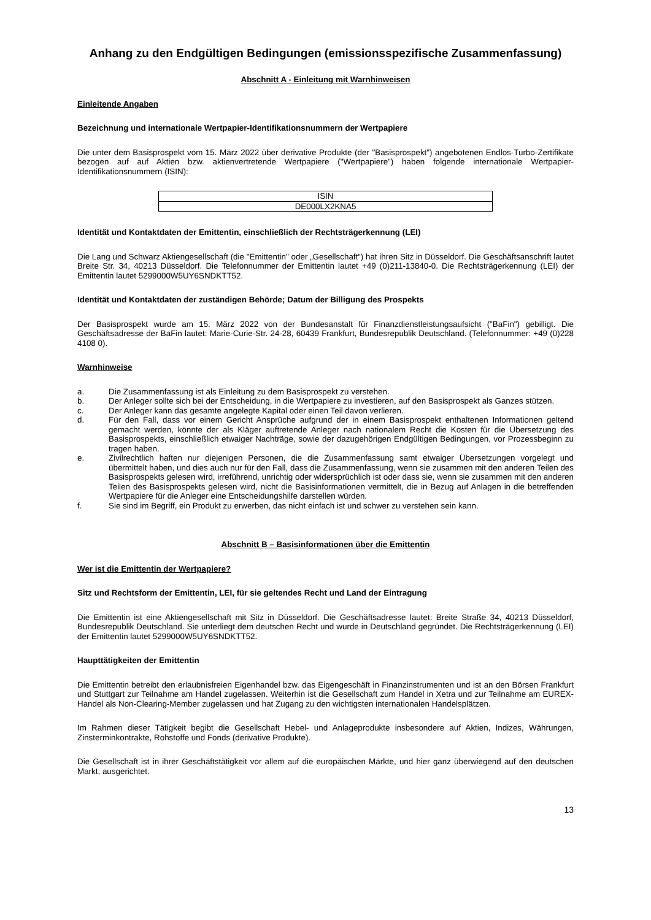Anhang zu den Endgültigen Bedingungen (emissionsspezifische Zusammenfassung)
Abschnitt A - Einleitung mit Warnhinweisen
Einleitende Angaben
Bezeichnung und internationale Wertpapier-Identifikationsnummern der Wertpapiere
Die unter dem Basisprospekt vom 15. März 2022 über derivative Produkte (der "Basisprospekt") angebotenen Endlos-Turbo-Zertifikate bezogen auf auf Aktien bzw. aktienvertretende Wertpapiere ("Wertpapiere") haben folgende internationale Wertpapier-Identifikationsnummern (ISIN):
| ISIN |
| DE000LX2KNA5 |
Identität und Kontaktdaten der Emittentin, einschließlich der Rechtsträgerkennung (LEI)
Die Lang und Schwarz Aktiengesellschaft (die "Emittentin" oder „Gesellschaft“) hat ihren Sitz in Düsseldorf. Die Geschäftsanschrift lautet Breite Str. 34, 40213 Düsseldorf. Die Telefonnummer der Emittentin lautet +49 (0)211-13840-0. Die Rechtsträgerkennung (LEI) der Emittentin lautet 5299000W5UY6SNDKTT52.
Identität und Kontaktdaten der zuständigen Behörde; Datum der Billigung des Prospekts
Der Basisprospekt wurde am 15. März 2022 von der Bundesanstalt für Finanzdienstleistungsaufsicht ("BaFin") gebilligt. Die Geschäftsadresse der BaFin lautet: Marie-Curie-Str. 24-28, 60439 Frankfurt, Bundesrepublik Deutschland. (Telefonnummer: +49 (0)228 4108 0).
Warnhinweise
a. Die Zusammenfassung ist als Einleitung zu dem Basisprospekt zu verstehen.
b. Der Anleger sollte sich bei der Entscheidung, in die Wertpapiere zu investieren, auf den Basisprospekt als Ganzes stützen.
c. Der Anleger kann das gesamte angelegte Kapital oder einen Teil davon verlieren.
d. Für den Fall, dass vor einem Gericht Ansprüche aufgrund der in einem Basisprospekt enthaltenen Informationen geltend gemacht werden, könnte der als Kläger auftretende Anleger nach nationalem Recht die Kosten für die Übersetzung des Basisprospekts, einschließlich etwaiger Nachträge, sowie der dazugehörigen Endgültigen Bedingungen, vor Prozessbeginn zu tragen haben.
e. Zivilrechtlich haften nur diejenigen Personen, die die Zusammenfassung samt etwaiger Übersetzungen vorgelegt und übermittelt haben, und dies auch nur für den Fall, dass die Zusammenfassung, wenn sie zusammen mit den anderen Teilen des Basisprospekts gelesen wird, irreführend, unrichtig oder widersprüchlich ist oder dass sie, wenn sie zusammen mit den anderen Teilen des Basisprospekts gelesen wird, nicht die Basisinformationen vermittelt, die in Bezug auf Anlagen in die betreffenden Wertpapiere für die Anleger eine Entscheidungshilfe darstellen würden.
f. Sie sind im Begriff, ein Produkt zu erwerben, das nicht einfach ist und schwer zu verstehen sein kann.
Abschnitt B – Basisinformationen über die Emittentin
Wer ist die Emittentin der Wertpapiere?
Sitz und Rechtsform der Emittentin, LEI, für sie geltendes Recht und Land der Eintragung
Die Emittentin ist eine Aktiengesellschaft mit Sitz in Düsseldorf. Die Geschäftsadresse lautet: Breite Straße 34, 40213 Düsseldorf, Bundesrepublik Deutschland. Sie unterliegt dem deutschen Recht und wurde in Deutschland gegründet. Die Rechtsträgerkennung (LEI) der Emittentin lautet 5299000W5UY6SNDKTT52.
Haupttätigkeiten der Emittentin
Die Emittentin betreibt den erlaubnisfreien Eigenhandel bzw. das Eigengeschäft in Finanzinstrumenten und ist an den Börsen Frankfurt und Stuttgart zur Teilnahme am Handel zugelassen. Weiterhin ist die Gesellschaft zum Handel in Xetra und zur Teilnahme am EUREX-Handel als Non-Clearing-Member zugelassen und hat Zugang zu den wichtigsten internationalen Handelsplätzen.
Im Rahmen dieser Tätigkeit begibt die Gesellschaft Hebel- und Anlageprodukte insbesondere auf Aktien, Indizes, Währungen, Zinsterminkontrakte, Rohstoffe und Fonds (derivative Produkte).
Die Gesellschaft ist in ihrer Geschäftstätigkeit vor allem auf die europäischen Märkte, und hier ganz überwiegend auf den deutschen Markt, ausgerichtet.
13